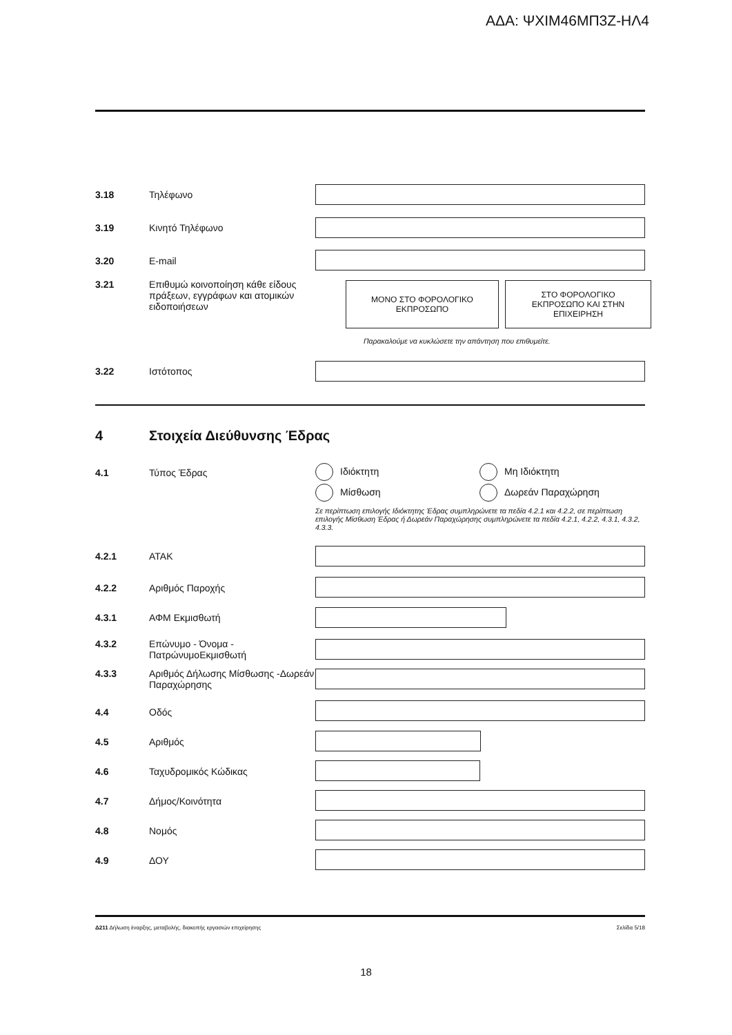ΑΔΑ: ΨΧΙΜ46ΜΠ3Ζ-ΗΛ4
3.18 Τηλέφωνο
3.19 Κινητό Τηλέφωνο
3.20 E-mail
3.21 Επιθυμώ κοινοποίηση κάθε είδους πράξεων, εγγράφων και ατομικών ειδοποιήσεων
ΜΟΝΟ ΣΤΟ ΦΟΡΟΛΟΓΙΚΟ
ΕΚΠΡΟΣΩΠΟ
ΣΤΟ ΦΟΡΟΛΟΓΙΚΟ
ΕΚΠΡΟΣΩΠΟ ΚΑΙ ΣΤΗΝ
ΕΠΙΧΕΙΡΗΣΗ
Παρακαλούμε να κυκλώσετε την απάντηση που επιθυμείτε.
3.22 Ιστότοπος
4 Στοιχεία Διεύθυνσης Έδρας
4.1 Τύπος Έδρας Ιδιόκτητη Μη Ιδιόκτητη
Μίσθωση Δωρεάν Παραχώρηση
Σε περίπτωση επιλογής Ιδιόκτητης Έδρας συμπληρώνετε τα πεδία 4.2.1 και 4.2.2, σε περίπτωση επιλογής Μίσθωση Έδρας ή Δωρεάν Παραχώρησης συμπληρώνετε τα πεδία 4.2.1, 4.2.2, 4.3.1, 4.3.2, 4.3.3.
4.2.1 ΑΤΑΚ
4.2.2 Αριθμός Παροχής
4.3.1 ΑΦΜ Εκμισθωτή
4.3.2 Επώνυμο - Όνομα - ΠατρώνυμοΕκμισθωτή
4.3.3 Αριθμός Δήλωσης Μίσθωσης -Δωρεάν Παραχώρησης
4.4 Οδός
4.5 Αριθμός
4.6 Ταχυδρομικός Κώδικας
4.7 Δήμος/Κοινότητα
4.8 Νομός
4.9 ΔΟΥ
Δ211 Δήλωση έναρξης, μεταβολής, διακοπής εργασιών επιχείρησης Σελίδα 5/18
18